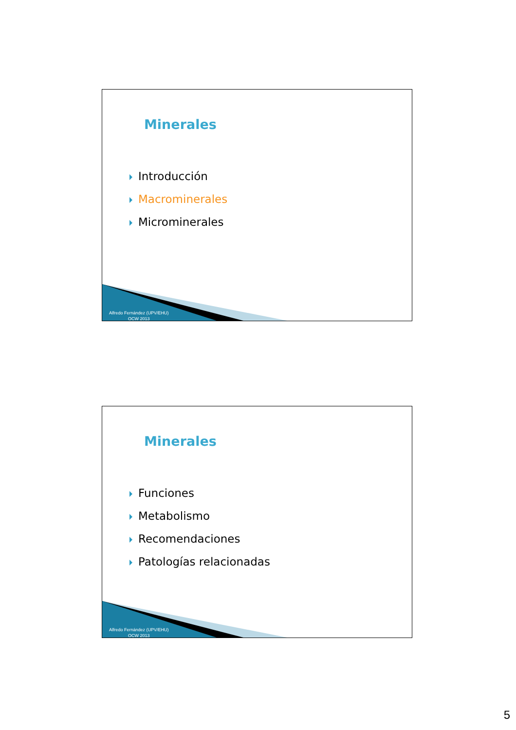Minerales
Introducción
Macrominerales
Microminerales
Alfredo Fernández (UPV/EHU)
OCW 2013
Minerales
Funciones
Metabolismo
Recomendaciones
Patologías relacionadas
Alfredo Fernández (UPV/EHU)
OCW 2013
5